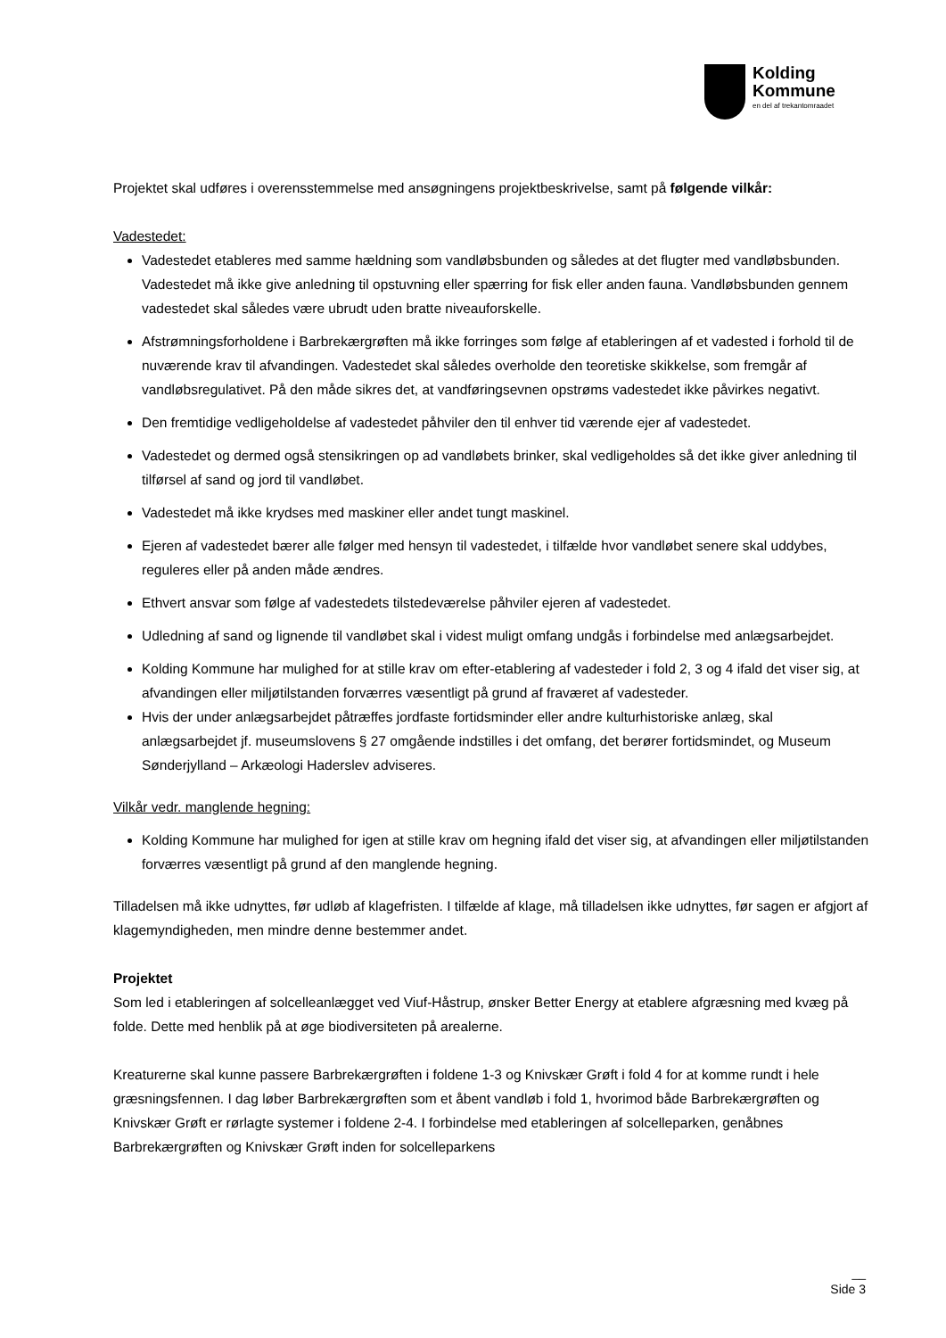Kolding
Kommune
en del af trekantomraadet
Projektet skal udføres i overensstemmelse med ansøgningens projektbeskrivelse, samt på følgende vilkår:
Vadestedet:
Vadestedet etableres med samme hældning som vandløbsbunden og således at det flugter med vandløbsbunden. Vadestedet må ikke give anledning til opstuvning eller spærring for fisk eller anden fauna. Vandløbsbunden gennem vadestedet skal således være ubrudt uden bratte niveauforskelle.
Afstrømningsforholdene i Barbrekærgrøften må ikke forringes som følge af etableringen af et vadested i forhold til de nuværende krav til afvandingen. Vadestedet skal således overholde den teoretiske skikkelse, som fremgår af vandløbsregulativet. På den måde sikres det, at vandføringsevnen opstrøms vadestedet ikke påvirkes negativt.
Den fremtidige vedligeholdelse af vadestedet påhviler den til enhver tid værende ejer af vadestedet.
Vadestedet og dermed også stensikringen op ad vandløbets brinker, skal vedligeholdes så det ikke giver anledning til tilførsel af sand og jord til vandløbet.
Vadestedet må ikke krydses med maskiner eller andet tungt maskinel.
Ejeren af vadestedet bærer alle følger med hensyn til vadestedet, i tilfælde hvor vandløbet senere skal uddybes, reguleres eller på anden måde ændres.
Ethvert ansvar som følge af vadestedets tilstedeværelse påhviler ejeren af vadestedet.
Udledning af sand og lignende til vandløbet skal i videst muligt omfang undgås i forbindelse med anlægsarbejdet.
Kolding Kommune har mulighed for at stille krav om efter-etablering af vadesteder i fold 2, 3 og 4 ifald det viser sig, at afvandingen eller miljøtilstanden forværres væsentligt på grund af fraværet af vadesteder.
Hvis der under anlægsarbejdet påtræffes jordfaste fortidsminder eller andre kulturhistoriske anlæg, skal anlægsarbejdet jf. museumslovens § 27 omgående indstilles i det omfang, det berører fortidsmindet, og Museum Sønderjylland – Arkæologi Haderslev adviseres.
Vilkår vedr. manglende hegning:
Kolding Kommune har mulighed for igen at stille krav om hegning ifald det viser sig, at afvandingen eller miljøtilstanden forværres væsentligt på grund af den manglende hegning.
Tilladelsen må ikke udnyttes, før udløb af klagefristen. I tilfælde af klage, må tilladelsen ikke udnyttes, før sagen er afgjort af klagemyndigheden, men mindre denne bestemmer andet.
Projektet
Som led i etableringen af solcelleanlægget ved Viuf-Håstrup, ønsker Better Energy at etablere afgræsning med kvæg på folde. Dette med henblik på at øge biodiversiteten på arealerne.
Kreaturerne skal kunne passere Barbrekærgrøften i foldene 1-3 og Knivskær Grøft i fold 4 for at komme rundt i hele græsningsfennen. I dag løber Barbrekærgrøften som et åbent vandløb i fold 1, hvorimod både Barbrekærgrøften og Knivskær Grøft er rørlagte systemer i foldene 2-4. I forbindelse med etableringen af solcelleparken, genåbnes Barbrekærgrøften og Knivskær Grøft inden for solcelleparkens
__
Side 3